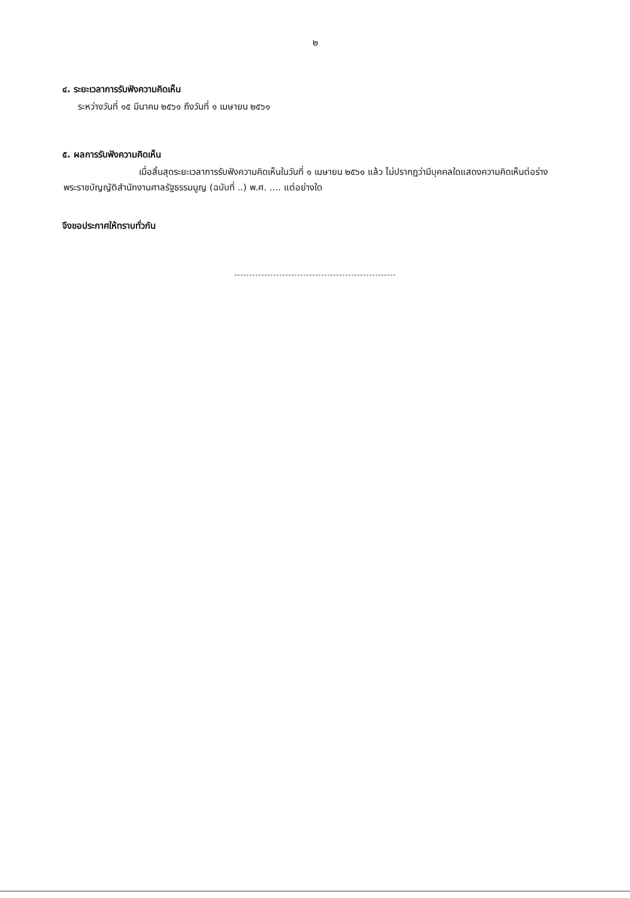๒
๔. ระยะเวลาการรับฟังความคิดเห็น
ระหว่างวันที่ ๑๕ มีนาคม ๒๕๖๑ ถึงวันที่ ๑ เมษายน ๒๕๖๑
๕. ผลการรับฟังความคิดเห็น
เมื่อสิ้นสุดระยะเวลาการรับฟังความคิดเห็นในวันที่ ๑ เมษายน ๒๕๖๑ แล้ว ไม่ปรากฏว่ามีบุคคลใดแสดงความคิดเห็นต่อร่างพระราชบัญญัติสำนักงานศาลรัฐธรรมนูญ (ฉบับที่ ..) พ.ศ. .... แต่อย่างใด
จึงขอประกาศให้ทราบทั่วกัน